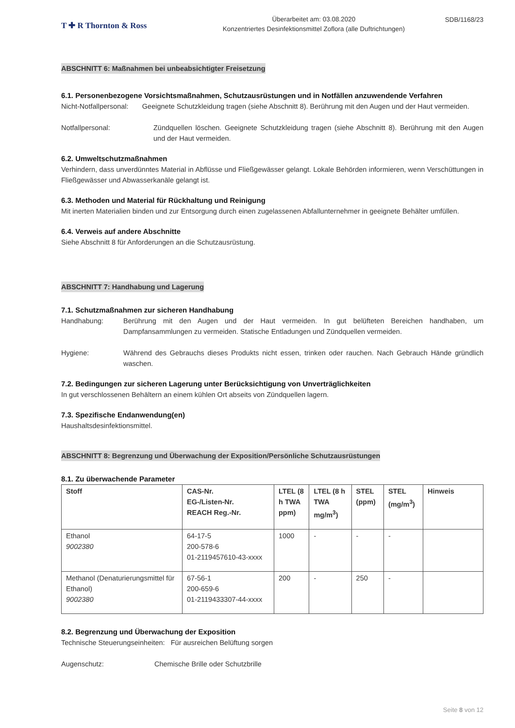T ✚ R Thornton & Ross
Überarbeitet am: 03.08.2020
Konzentriertes Desinfektionsmittel Zoflora (alle Duftrichtungen)
SDB/1168/23
ABSCHNITT 6: Maßnahmen bei unbeabsichtigter Freisetzung
6.1. Personenbezogene Vorsichtsmaßnahmen, Schutzausrüstungen und in Notfällen anzuwendende Verfahren
Nicht-Notfallpersonal: Geeignete Schutzkleidung tragen (siehe Abschnitt 8). Berührung mit den Augen und der Haut vermeiden.
Notfallpersonal: Zündquellen löschen. Geeignete Schutzkleidung tragen (siehe Abschnitt 8). Berührung mit den Augen und der Haut vermeiden.
6.2. Umweltschutzmaßnahmen
Verhindern, dass unverdünntes Material in Abflüsse und Fließgewässer gelangt. Lokale Behörden informieren, wenn Verschüttungen in Fließgewässer und Abwasserkanäle gelangt ist.
6.3. Methoden und Material für Rückhaltung und Reinigung
Mit inerten Materialien binden und zur Entsorgung durch einen zugelassenen Abfallunternehmer in geeignete Behälter umfüllen.
6.4. Verweis auf andere Abschnitte
Siehe Abschnitt 8 für Anforderungen an die Schutzausrüstung.
ABSCHNITT 7: Handhabung und Lagerung
7.1. Schutzmaßnahmen zur sicheren Handhabung
Handhabung: Berührung mit den Augen und der Haut vermeiden. In gut belüfteten Bereichen handhaben, um Dampfansammlungen zu vermeiden. Statische Entladungen und Zündquellen vermeiden.
Hygiene: Während des Gebrauchs dieses Produkts nicht essen, trinken oder rauchen. Nach Gebrauch Hände gründlich waschen.
7.2. Bedingungen zur sicheren Lagerung unter Berücksichtigung von Unverträglichkeiten
In gut verschlossenen Behältern an einem kühlen Ort abseits von Zündquellen lagern.
7.3. Spezifische Endanwendung(en)
Haushaltsdesinfektionsmittel.
ABSCHNITT 8: Begrenzung und Überwachung der Exposition/Persönliche Schutzausrüstungen
8.1. Zu überwachende Parameter
| Stoff | CAS-Nr. EG-/Listen-Nr. REACH Reg.-Nr. | LTEL (8 h TWA ppm) | LTEL (8 h TWA mg/m<sup>3</sup>) | STEL (ppm) | STEL (mg/m<sup>3</sup>) | Hinweis |
| --- | --- | --- | --- | --- | --- | --- |
| Ethanol 9002380 | 64-17-5 200-578-6 01-2119457610-43-xxxx | 1000 | - | - | - | |
| Methanol (Denaturierungsmittel für Ethanol) 9002380 | 67-56-1 200-659-6 01-2119433307-44-xxxx | 200 | - | 250 | - | |
8.2. Begrenzung und Überwachung der Exposition
Technische Steuerungseinheiten: Für ausreichen Belüftung sorgen
Augenschutz: Chemische Brille oder Schutzbrille
Seite 8 von 12